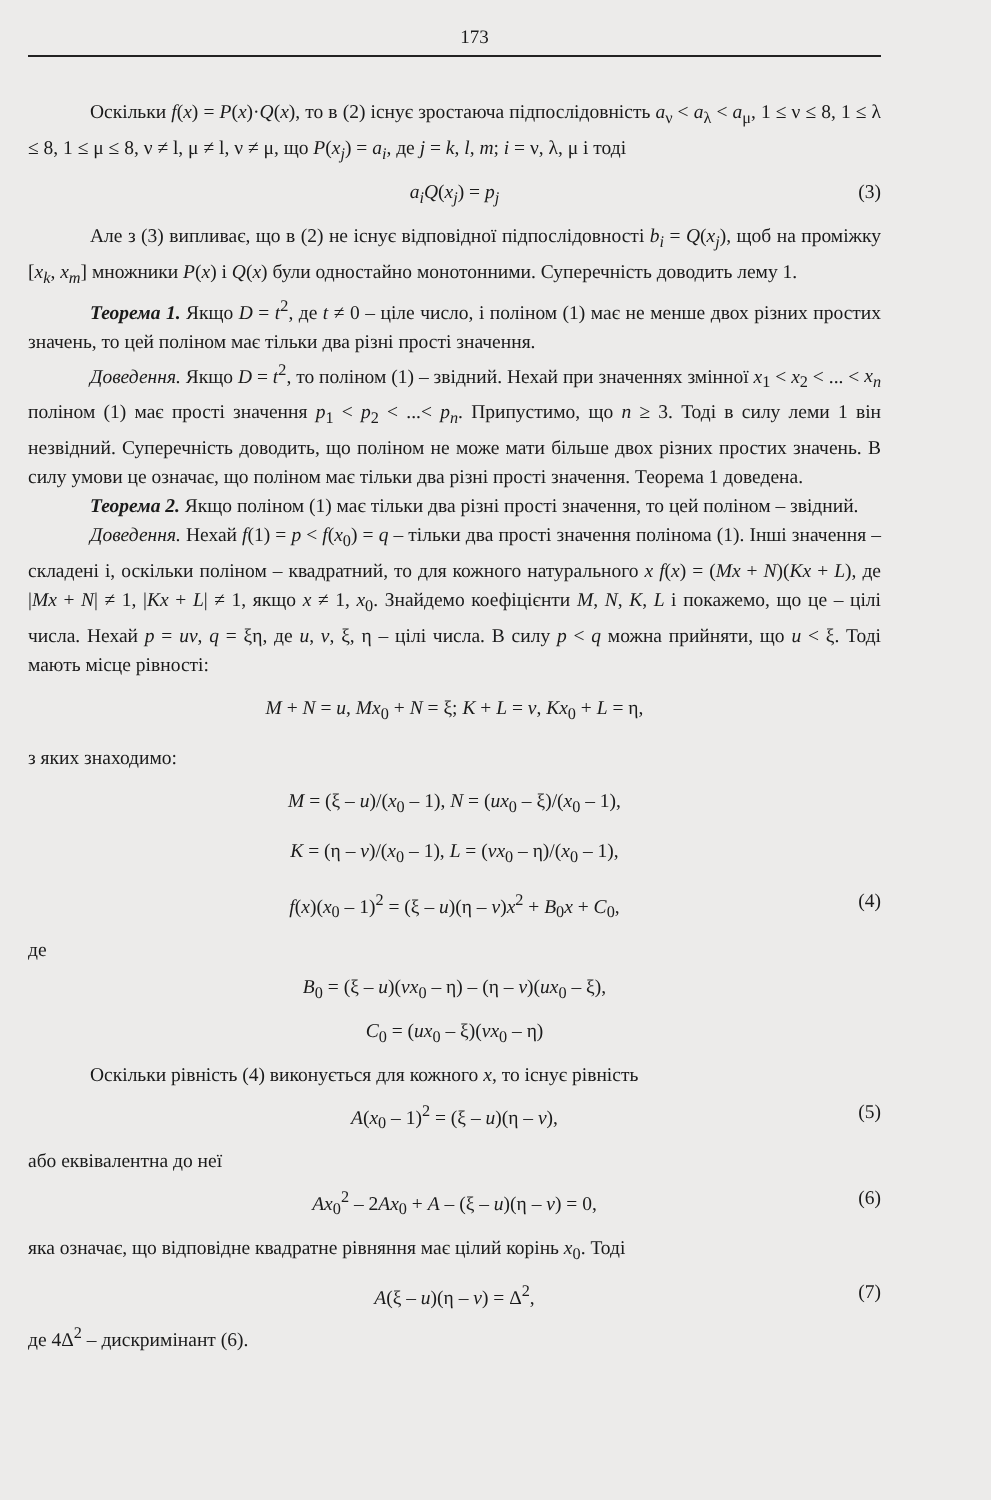173
Оскільки f(x) = P(x)·Q(x), то в (2) існує зростаюча підпослідовність a<sub>ν</sub> < a<sub>λ</sub> < a<sub>μ</sub>, 1 ≤ ν ≤ 8, 1 ≤ λ ≤ 8, 1 ≤ μ ≤ 8, ν ≠ l, μ ≠ l, ν ≠ μ, що P(x<sub>j</sub>) = a<sub>i</sub>, де j = k, l, m; i = ν, λ, μ і тоді
a<sub>i</sub>Q(x<sub>j</sub>) = p<sub>j</sub> (3)
Але з (3) випливає, що в (2) не існує відповідної підпослідовності b<sub>i</sub> = Q(x<sub>j</sub>), щоб на проміжку [x<sub>k</sub>, x<sub>m</sub>] множники P(x) і Q(x) були одностайно монотонними. Суперечність доводить лему 1.
Теорема 1. Якщо D = t<sup>2</sup>, де t ≠ 0 – ціле число, і поліном (1) має не менше двох різних простих значень, то цей поліном має тільки два різні прості значення.
Доведення. Якщо D = t<sup>2</sup>, то поліном (1) – звідний. Нехай при значеннях змінної x<sub>1</sub> < x<sub>2</sub> < ... < x<sub>n</sub> поліном (1) має прості значення p<sub>1</sub> < p<sub>2</sub> < ...< p<sub>n</sub>. Припустимо, що n ≥ 3. Тоді в силу леми 1 він незвідний. Суперечність доводить, що поліном не може мати більше двох різних простих значень. В силу умови це означає, що поліном має тільки два різні прості значення. Теорема 1 доведена.
Теорема 2. Якщо поліном (1) має тільки два різні прості значення, то цей поліном – звідний.
Доведення. Нехай f(1) = p < f(x<sub>0</sub>) = q – тільки два прості значення полінома (1). Інші значення – складені і, оскільки поліном – квадратний, то для кожного натурального x f(x) = (Mx + N)(Kx + L), де |Mx + N| ≠ 1, |Kx + L| ≠ 1, якщо x ≠ 1, x<sub>0</sub>. Знайдемо коефіцієнти M, N, K, L і покажемо, що це – цілі числа. Нехай p = uv, q = ξη, де u, v, ξ, η – цілі числа. В силу p < q можна прийняти, що u < ξ. Тоді мають місце рівності:
M + N = u, Mx<sub>0</sub> + N = ξ; K + L = v, Kx<sub>0</sub> + L = η,
з яких знаходимо:
M = (ξ – u)/(x<sub>0</sub> – 1), N = (ux<sub>0</sub> – ξ)/(x<sub>0</sub> – 1),
K = (η – v)/(x<sub>0</sub> – 1), L = (vx<sub>0</sub> – η)/(x<sub>0</sub> – 1),
f(x)(x<sub>0</sub> – 1)<sup>2</sup> = (ξ – u)(η – v)x<sup>2</sup> + B<sub>0</sub>x + C<sub>0</sub>, (4)
де
B<sub>0</sub> = (ξ – u)(vx<sub>0</sub> – η) – (η – v)(ux<sub>0</sub> – ξ),
C<sub>0</sub> = (ux<sub>0</sub> – ξ)(vx<sub>0</sub> – η)
Оскільки рівність (4) виконується для кожного x, то існує рівність
A(x<sub>0</sub> – 1)<sup>2</sup> = (ξ – u)(η – v), (5)
або еквівалентна до неї
Ax<sub>0</sub><sup>2</sup> – 2Ax<sub>0</sub> + A – (ξ – u)(η – v) = 0, (6)
яка означає, що відповідне квадратне рівняння має цілий корінь x<sub>0</sub>. Тоді
A(ξ – u)(η – v) = Δ<sup>2</sup>, (7)
де 4Δ<sup>2</sup> – дискримінант (6).